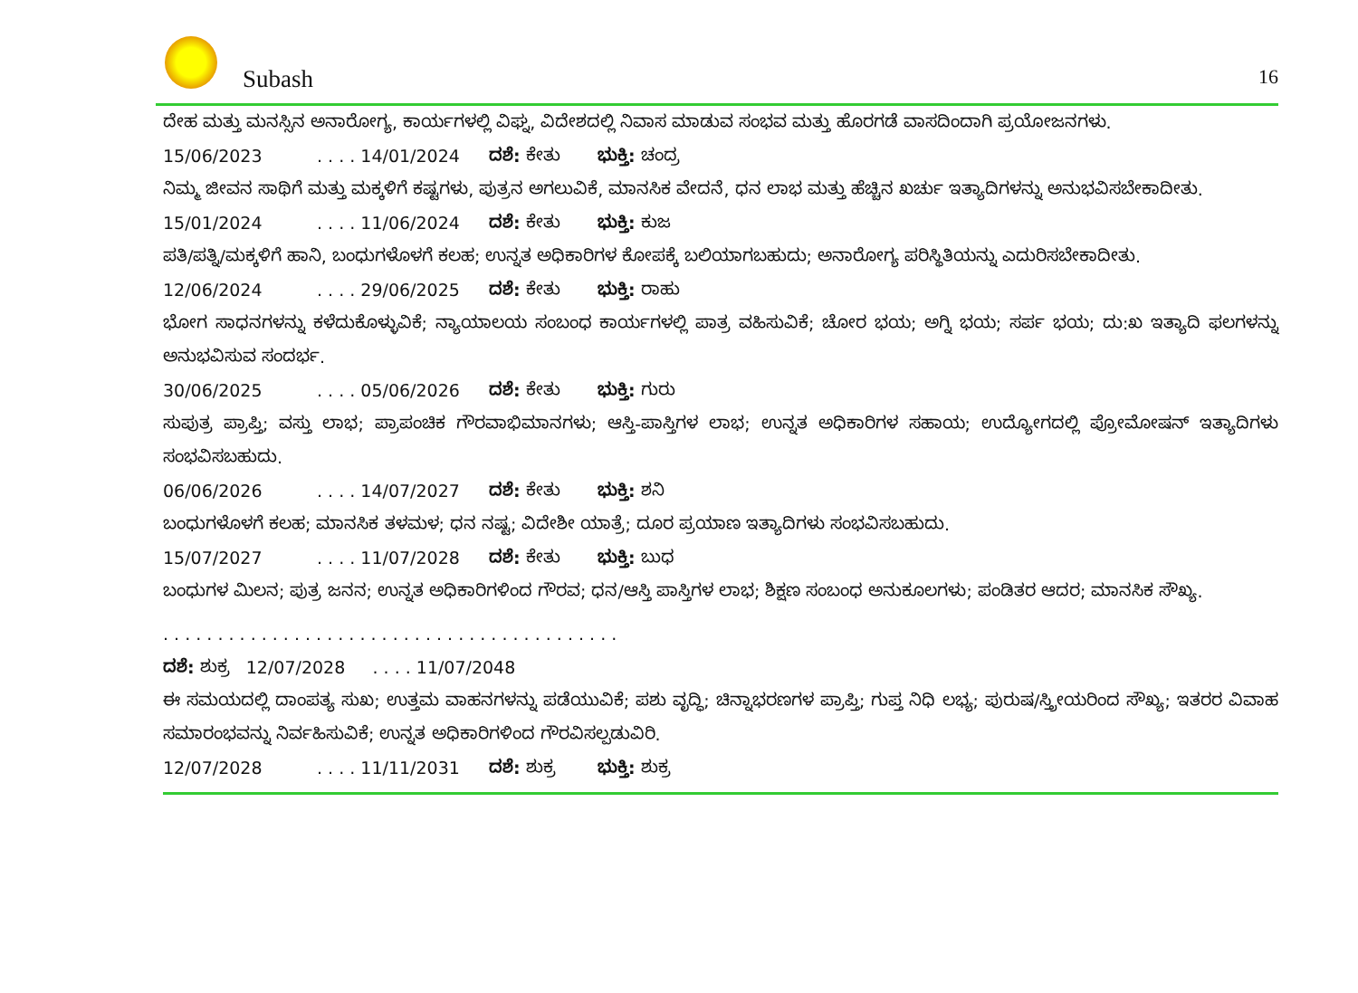Subash 16
ದೇಹ ಮತ್ತು ಮನಸ್ಸಿನ ಅನಾರೋಗ್ಯ, ಕಾರ್ಯಗಳಲ್ಲಿ ವಿಘ್ನ, ವಿದೇಶದಲ್ಲಿ ನಿವಾಸ ಮಾಡುವ ಸಂಭವ ಮತ್ತು ಹೊರಗಡೆ ವಾಸದಿಂದಾಗಿ ಪ್ರಯೋಜನಗಳು.
15/06/2023. . . . 14/01/2024 ದಶೆ: ಕೇತು ಭುಕ್ತಿ: ಚಂದ್ರ
ನಿಮ್ಮ ಜೀವನ ಸಾಥಿಗೆ ಮತ್ತು ಮಕ್ಕಳಿಗೆ ಕಷ್ಟಗಳು, ಪುತ್ರನ ಅಗಲುವಿಕೆ, ಮಾನಸಿಕ ವೇದನೆ, ಧನ ಲಾಭ ಮತ್ತು ಹೆಚ್ಚಿನ ಖರ್ಚು ಇತ್ಯಾದಿಗಳನ್ನು ಅನುಭವಿಸಬೇಕಾದೀತು.
15/01/2024. . . . 11/06/2024 ದಶೆ: ಕೇತು ಭುಕ್ತಿ: ಕುಜ
ಪತಿ/ಪತ್ನಿ/ಮಕ್ಕಳಿಗೆ ಹಾನಿ, ಬಂಧುಗಳೊಳಗೆ ಕಲಹ; ಉನ್ನತ ಅಧಿಕಾರಿಗಳ ಕೋಪಕ್ಕೆ ಬಲಿಯಾಗಬಹುದು; ಅನಾರೋಗ್ಯ ಪರಿಸ್ಥಿತಿಯನ್ನು ಎದುರಿಸಬೇಕಾದೀತು.
12/06/2024. . . . 29/06/2025 ದಶೆ: ಕೇತು ಭುಕ್ತಿ: ರಾಹು
ಭೋಗ ಸಾಧನಗಳನ್ನು ಕಳೆದುಕೊಳ್ಳುವಿಕೆ; ನ್ಯಾಯಾಲಯ ಸಂಬಂಧ ಕಾರ್ಯಗಳಲ್ಲಿ ಪಾತ್ರ ವಹಿಸುವಿಕೆ; ಚೋರ ಭಯ; ಅಗ್ನಿ ಭಯ; ಸರ್ಪ ಭಯ; ದು:ಖ ಇತ್ಯಾದಿ ಫಲಗಳನ್ನು ಅನುಭವಿಸುವ ಸಂದರ್ಭ.
30/06/2025. . . . 05/06/2026 ದಶೆ: ಕೇತು ಭುಕ್ತಿ: ಗುರು
ಸುಪುತ್ರ ಪ್ರಾಪ್ತಿ; ವಸ್ತು ಲಾಭ; ಪ್ರಾಪಂಚಿಕ ಗೌರವಾಭಿಮಾನಗಳು; ಆಸ್ತಿ-ಪಾಸ್ತಿಗಳ ಲಾಭ; ಉನ್ನತ ಅಧಿಕಾರಿಗಳ ಸಹಾಯ; ಉದ್ಯೋಗದಲ್ಲಿ ಪ್ರೋಮೋಷನ್ ಇತ್ಯಾದಿಗಳು ಸಂಭವಿಸಬಹುದು.
06/06/2026. . . . 14/07/2027 ದಶೆ: ಕೇತು ಭುಕ್ತಿ: ಶನಿ
ಬಂಧುಗಳೊಳಗೆ ಕಲಹ; ಮಾನಸಿಕ ತಳಮಳ; ಧನ ನಷ್ಟ; ವಿದೇಶೀ ಯಾತ್ರೆ; ದೂರ ಪ್ರಯಾಣ ಇತ್ಯಾದಿಗಳು ಸಂಭವಿಸಬಹುದು.
15/07/2027. . . . 11/07/2028 ದಶೆ: ಕೇತು ಭುಕ್ತಿ: ಬುಧ
ಬಂಧುಗಳ ಮಿಲನ; ಪುತ್ರ ಜನನ; ಉನ್ನತ ಅಧಿಕಾರಿಗಳಿಂದ ಗೌರವ; ಧನ/ಆಸ್ತಿ ಪಾಸ್ತಿಗಳ ಲಾಭ; ಶಿಕ್ಷಣ ಸಂಬಂಧ ಅನುಕೂಲಗಳು; ಪಂಡಿತರ ಆದರ; ಮಾನಸಿಕ ಸೌಖ್ಯ.
. . . . . . . . . . . . . . . . . . . . . . . . . . . . . . . . . . . . . . . . . .
ದಶೆ: ಶುಕ್ರ 12/07/2028 . . . . 11/07/2048
ಈ ಸಮಯದಲ್ಲಿ ದಾಂಪತ್ಯ ಸುಖ; ಉತ್ತಮ ವಾಹನಗಳನ್ನು ಪಡೆಯುವಿಕೆ; ಪಶು ವೃದ್ಧಿ; ಚಿನ್ನಾಭರಣಗಳ ಪ್ರಾಪ್ತಿ; ಗುಪ್ತ ನಿಧಿ ಲಭ್ಯ; ಪುರುಷ/ಸ್ತ್ರೀಯರಿಂದ ಸೌಖ್ಯ; ಇತರರ ವಿವಾಹ ಸಮಾರಂಭವನ್ನು ನಿರ್ವಹಿಸುವಿಕೆ; ಉನ್ನತ ಅಧಿಕಾರಿಗಳಿಂದ ಗೌರವಿಸಲ್ಪಡುವಿರಿ.
12/07/2028. . . . 11/11/2031 ದಶೆ: ಶುಕ್ರ ಭುಕ್ತಿ: ಶುಕ್ರ